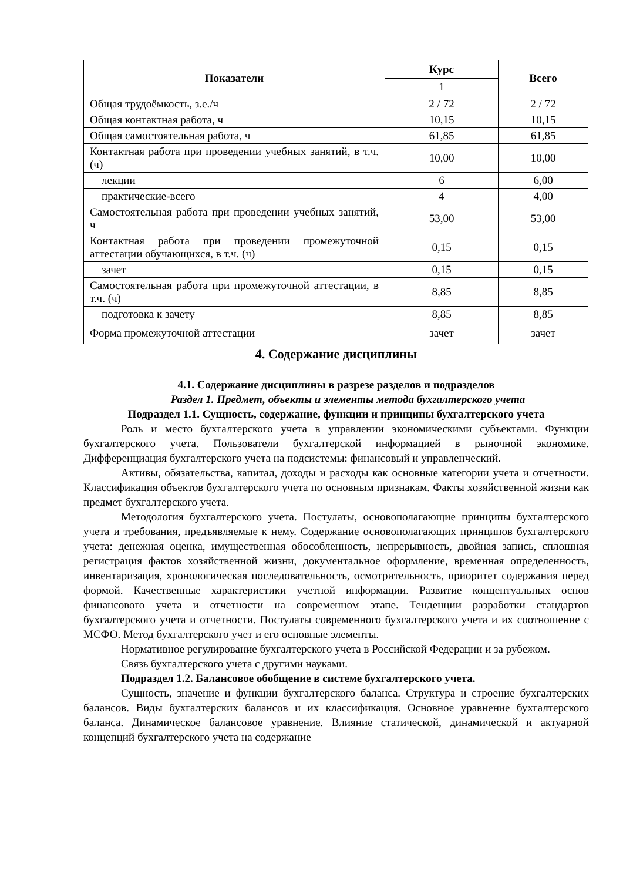| Показатели | Курс | Всего |
| --- | --- | --- |
| | 1 | |
| Общая трудоёмкость, з.е./ч | 2 / 72 | 2 / 72 |
| Общая контактная работа, ч | 10,15 | 10,15 |
| Общая самостоятельная работа, ч | 61,85 | 61,85 |
| Контактная работа при проведении учебных занятий, в т.ч. (ч) | 10,00 | 10,00 |
| лекции | 6 | 6,00 |
| практические-всего | 4 | 4,00 |
| Самостоятельная работа при проведении учебных занятий, ч | 53,00 | 53,00 |
| Контактная работа при проведении промежуточной аттестации обучающихся, в т.ч. (ч) | 0,15 | 0,15 |
| зачет | 0,15 | 0,15 |
| Самостоятельная работа при промежуточной аттестации, в т.ч. (ч) | 8,85 | 8,85 |
| подготовка к зачету | 8,85 | 8,85 |
| Форма промежуточной аттестации | зачет | зачет |
4. Содержание дисциплины
4.1. Содержание дисциплины в разрезе разделов и подразделов
Раздел 1. Предмет, объекты и элементы метода бухгалтерского учета
Подраздел 1.1. Сущность, содержание, функции и принципы бухгалтерского учета
Роль и место бухгалтерского учета в управлении экономическими субъектами. Функции бухгалтерского учета. Пользователи бухгалтерской информацией в рыночной экономике. Дифференциация бухгалтерского учета на подсистемы: финансовый и управленческий.
Активы, обязательства, капитал, доходы и расходы как основные категории учета и отчетности. Классификация объектов бухгалтерского учета по основным признакам. Факты хозяйственной жизни как предмет бухгалтерского учета.
Методология бухгалтерского учета. Постулаты, основополагающие принципы бухгалтерского учета и требования, предъявляемые к нему. Содержание основополагающих принципов бухгалтерского учета: денежная оценка, имущественная обособленность, непрерывность, двойная запись, сплошная регистрация фактов хозяйственной жизни, документальное оформление, временная определенность, инвентаризация, хронологическая последовательность, осмотрительность, приоритет содержания перед формой. Качественные характеристики учетной информации. Развитие концептуальных основ финансового учета и отчетности на современном этапе. Тенденции разработки стандартов бухгалтерского учета и отчетности. Постулаты современного бухгалтерского учета и их соотношение с МСФО. Метод бухгалтерского учет и его основные элементы.
Нормативное регулирование бухгалтерского учета в Российской Федерации и за рубежом.
Связь бухгалтерского учета с другими науками.
Подраздел 1.2. Балансовое обобщение в системе бухгалтерского учета.
Сущность, значение и функции бухгалтерского баланса. Структура и строение бухгалтерских балансов. Виды бухгалтерских балансов и их классификация. Основное уравнение бухгалтерского баланса. Динамическое балансовое уравнение. Влияние статической, динамической и актуарной концепций бухгалтерского учета на содержание